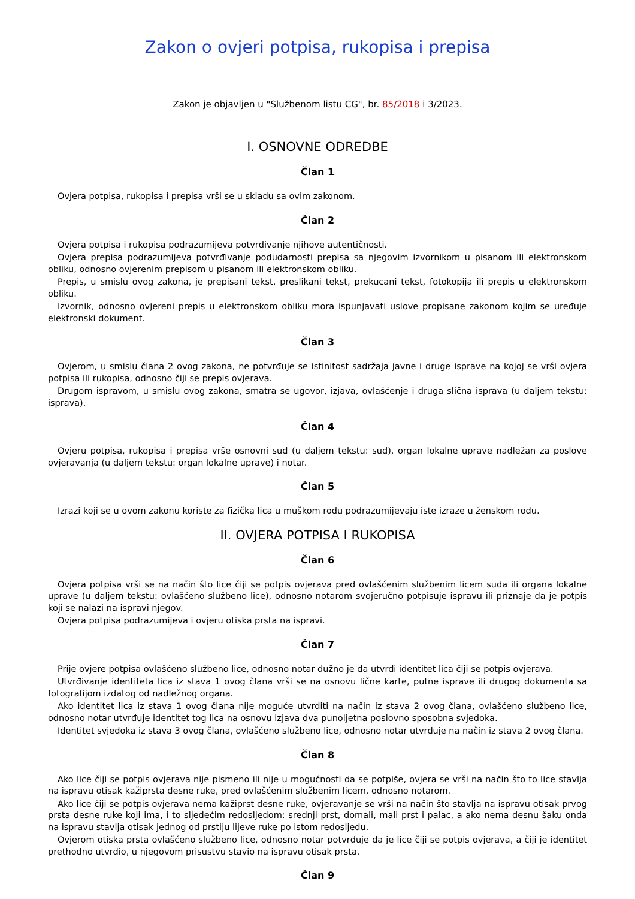Zakon o ovjeri potpisa, rukopisa i prepisa
Zakon je objavljen u "Službenom listu CG", br. 85/2018 i 3/2023.
I. OSNOVNE ODREDBE
Član 1
Ovjera potpisa, rukopisa i prepisa vrši se u skladu sa ovim zakonom.
Član 2
Ovjera potpisa i rukopisa podrazumijeva potvrđivanje njihove autentičnosti.
Ovjera prepisa podrazumijeva potvrđivanje podudarnosti prepisa sa njegovim izvornikom u pisanom ili elektronskom obliku, odnosno ovjerenim prepisom u pisanom ili elektronskom obliku.
Prepis, u smislu ovog zakona, je prepisani tekst, preslikani tekst, prekucani tekst, fotokopija ili prepis u elektronskom obliku.
Izvornik, odnosno ovjereni prepis u elektronskom obliku mora ispunjavati uslove propisane zakonom kojim se uređuje elektronski dokument.
Član 3
Ovjerom, u smislu člana 2 ovog zakona, ne potvrđuje se istinitost sadržaja javne i druge isprave na kojoj se vrši ovjera potpisa ili rukopisa, odnosno čiji se prepis ovjerava.
Drugom ispravom, u smislu ovog zakona, smatra se ugovor, izjava, ovlašćenje i druga slična isprava (u daljem tekstu: isprava).
Član 4
Ovjeru potpisa, rukopisa i prepisa vrše osnovni sud (u daljem tekstu: sud), organ lokalne uprave nadležan za poslove ovjeravanja (u daljem tekstu: organ lokalne uprave) i notar.
Član 5
Izrazi koji se u ovom zakonu koriste za fizička lica u muškom rodu podrazumijevaju iste izraze u ženskom rodu.
II. OVJERA POTPISA I RUKOPISA
Član 6
Ovjera potpisa vrši se na način što lice čiji se potpis ovjerava pred ovlašćenim službenim licem suda ili organa lokalne uprave (u daljem tekstu: ovlašćeno službeno lice), odnosno notarom svojeručno potpisuje ispravu ili priznaje da je potpis koji se nalazi na ispravi njegov.
Ovjera potpisa podrazumijeva i ovjeru otiska prsta na ispravi.
Član 7
Prije ovjere potpisa ovlašćeno službeno lice, odnosno notar dužno je da utvrdi identitet lica čiji se potpis ovjerava.
Utvrđivanje identiteta lica iz stava 1 ovog člana vrši se na osnovu lične karte, putne isprave ili drugog dokumenta sa fotografijom izdatog od nadležnog organa.
Ako identitet lica iz stava 1 ovog člana nije moguće utvrditi na način iz stava 2 ovog člana, ovlašćeno službeno lice, odnosno notar utvrđuje identitet tog lica na osnovu izjava dva punoljetna poslovno sposobna svjedoka.
Identitet svjedoka iz stava 3 ovog člana, ovlašćeno službeno lice, odnosno notar utvrđuje na način iz stava 2 ovog člana.
Član 8
Ako lice čiji se potpis ovjerava nije pismeno ili nije u mogućnosti da se potpiše, ovjera se vrši na način što to lice stavlja na ispravu otisak kažiprsta desne ruke, pred ovlašćenim službenim licem, odnosno notarom.
Ako lice čiji se potpis ovjerava nema kažiprst desne ruke, ovjeravanje se vrši na način što stavlja na ispravu otisak prvog prsta desne ruke koji ima, i to sljedećim redosljedom: srednji prst, domali, mali prst i palac, a ako nema desnu šaku onda na ispravu stavlja otisak jednog od prstiju lijeve ruke po istom redosljedu.
Ovjerom otiska prsta ovlašćeno službeno lice, odnosno notar potvrđuje da je lice čiji se potpis ovjerava, a čiji je identitet prethodno utvrdio, u njegovom prisustvu stavio na ispravu otisak prsta.
Član 9